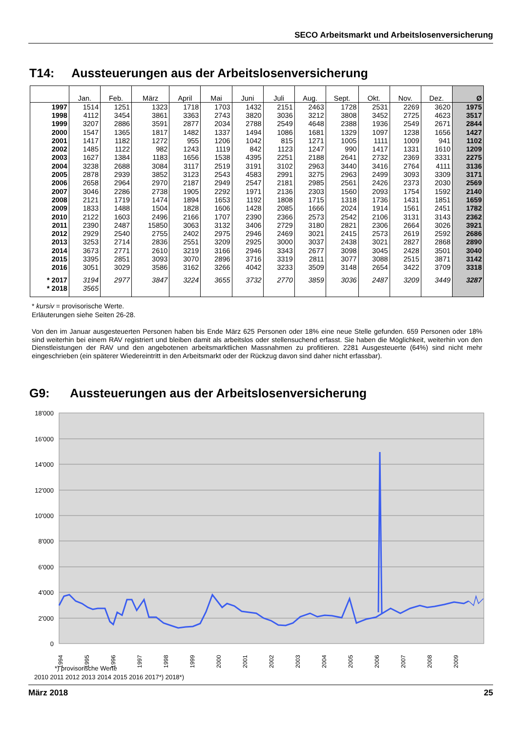SECO Arbeitsmarkt und Arbeitslosenversicherung
T14: Aussteuerungen aus der Arbeitslosenversicherung
| | Jan. | Feb. | März | April | Mai | Juni | Juli | Aug. | Sept. | Okt. | Nov. | Dez. | Ø |
| --- | --- | --- | --- | --- | --- | --- | --- | --- | --- | --- | --- | --- | --- |
| 1997 | 1514 | 1251 | 1323 | 1718 | 1703 | 1432 | 2151 | 2463 | 1728 | 2531 | 2269 | 3620 | 1975 |
| 1998 | 4112 | 3454 | 3861 | 3363 | 2743 | 3820 | 3036 | 3212 | 3808 | 3452 | 2725 | 4623 | 3517 |
| 1999 | 3207 | 2886 | 3591 | 2877 | 2034 | 2788 | 2549 | 4648 | 2388 | 1936 | 2549 | 2671 | 2844 |
| 2000 | 1547 | 1365 | 1817 | 1482 | 1337 | 1494 | 1086 | 1681 | 1329 | 1097 | 1238 | 1656 | 1427 |
| 2001 | 1417 | 1182 | 1272 | 955 | 1206 | 1042 | 815 | 1271 | 1005 | 1111 | 1009 | 941 | 1102 |
| 2002 | 1485 | 1122 | 982 | 1243 | 1119 | 842 | 1123 | 1247 | 990 | 1417 | 1331 | 1610 | 1209 |
| 2003 | 1627 | 1384 | 1183 | 1656 | 1538 | 4395 | 2251 | 2188 | 2641 | 2732 | 2369 | 3331 | 2275 |
| 2004 | 3238 | 2688 | 3084 | 3117 | 2519 | 3191 | 3102 | 2963 | 3440 | 3416 | 2764 | 4111 | 3136 |
| 2005 | 2878 | 2939 | 3852 | 3123 | 2543 | 4583 | 2991 | 3275 | 2963 | 2499 | 3093 | 3309 | 3171 |
| 2006 | 2658 | 2964 | 2970 | 2187 | 2949 | 2547 | 2181 | 2985 | 2561 | 2426 | 2373 | 2030 | 2569 |
| 2007 | 3046 | 2286 | 2738 | 1905 | 2292 | 1971 | 2136 | 2303 | 1560 | 2093 | 1754 | 1592 | 2140 |
| 2008 | 2121 | 1719 | 1474 | 1894 | 1653 | 1192 | 1808 | 1715 | 1318 | 1736 | 1431 | 1851 | 1659 |
| 2009 | 1833 | 1488 | 1504 | 1828 | 1606 | 1428 | 2085 | 1666 | 2024 | 1914 | 1561 | 2451 | 1782 |
| 2010 | 2122 | 1603 | 2496 | 2166 | 1707 | 2390 | 2366 | 2573 | 2542 | 2106 | 3131 | 3143 | 2362 |
| 2011 | 2390 | 2487 | 15850 | 3063 | 3132 | 3406 | 2729 | 3180 | 2821 | 2306 | 2664 | 3026 | 3921 |
| 2012 | 2929 | 2540 | 2755 | 2402 | 2975 | 2946 | 2469 | 3021 | 2415 | 2573 | 2619 | 2592 | 2686 |
| 2013 | 3253 | 2714 | 2836 | 2551 | 3209 | 2925 | 3000 | 3037 | 2438 | 3021 | 2827 | 2868 | 2890 |
| 2014 | 3673 | 2771 | 2610 | 3219 | 3166 | 2946 | 3343 | 2677 | 3098 | 3045 | 2428 | 3501 | 3040 |
| 2015 | 3395 | 2851 | 3093 | 3070 | 2896 | 3716 | 3319 | 2811 | 3077 | 3088 | 2515 | 3871 | 3142 |
| 2016 | 3051 | 3029 | 3586 | 3162 | 3266 | 4042 | 3233 | 3509 | 3148 | 2654 | 3422 | 3709 | 3318 |
| * 2017 | 3194 | 2977 | 3847 | 3224 | 3655 | 3732 | 2770 | 3859 | 3036 | 2487 | 3209 | 3449 | 3287 |
| * 2018 | 3565 | | | | | | | | | | | | |
* kursiv = provisorische Werte.
Erläuterungen siehe Seiten 26-28.
Von den im Januar ausgesteuerten Personen haben bis Ende März 625 Personen oder 18% eine neue Stelle gefunden. 659 Personen oder 18% sind weiterhin bei einem RAV registriert und bleiben damit als arbeitslos oder stellensuchend erfasst. Sie haben die Möglichkeit, weiterhin von den Dienstleistungen der RAV und den angebotenen arbeitsmarktlichen Massnahmen zu profitieren. 2281 Ausgesteuerte (64%) sind nicht mehr eingeschrieben (ein späterer Wiedereintritt in den Arbeitsmarkt oder der Rückzug davon sind daher nicht erfassbar).
G9: Aussteuerungen aus der Arbeitslosenversicherung
18'000
16'000
14'000
12'000
10'000
8'000
6'000
4'000
2'000
0
1994
1995
1996
1997
1998
1999
2000
2001
2002
2003
2004
2005
2006
2007
2008
2009
2010 2011 2012 2013 2014 2015 2016 2017*) 2018*)
*) provisorische Werte
März 2018 25